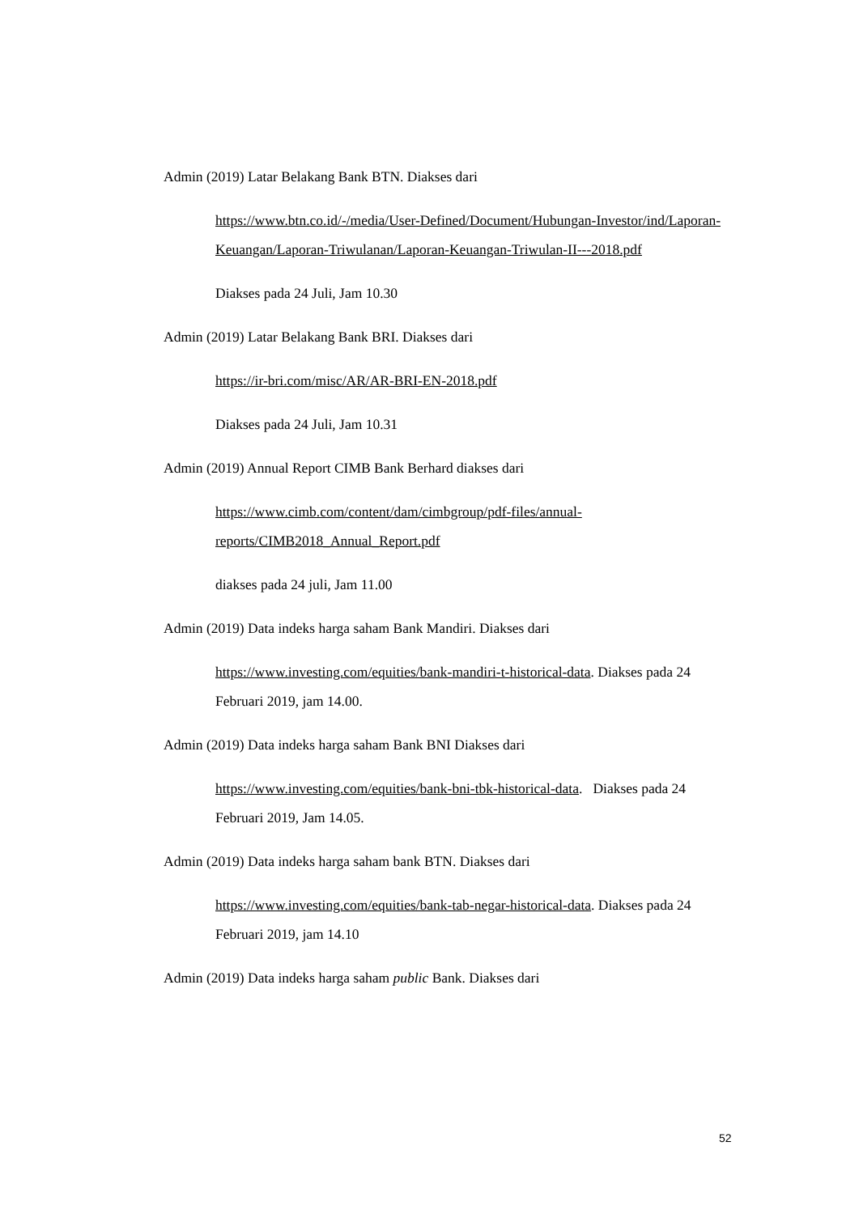Admin (2019) Latar Belakang Bank BTN. Diakses dari
https://www.btn.co.id/-/media/User-Defined/Document/Hubungan-Investor/ind/Laporan-Keuangan/Laporan-Triwulanan/Laporan-Keuangan-Triwulan-II---2018.pdf
Diakses pada 24 Juli, Jam 10.30
Admin (2019) Latar Belakang Bank BRI. Diakses dari
https://ir-bri.com/misc/AR/AR-BRI-EN-2018.pdf
Diakses pada 24 Juli, Jam 10.31
Admin (2019) Annual Report CIMB Bank Berhard diakses dari
https://www.cimb.com/content/dam/cimbgroup/pdf-files/annual-reports/CIMB2018_Annual_Report.pdf
diakses pada 24 juli, Jam 11.00
Admin (2019) Data indeks harga saham Bank Mandiri. Diakses dari
https://www.investing.com/equities/bank-mandiri-t-historical-data. Diakses pada 24 Februari 2019, jam 14.00.
Admin (2019) Data indeks harga saham Bank BNI Diakses dari
https://www.investing.com/equities/bank-bni-tbk-historical-data. Diakses pada 24 Februari 2019, Jam 14.05.
Admin (2019) Data indeks harga saham bank BTN. Diakses dari
https://www.investing.com/equities/bank-tab-negar-historical-data. Diakses pada 24 Februari 2019, jam 14.10
Admin (2019) Data indeks harga saham public Bank. Diakses dari
52